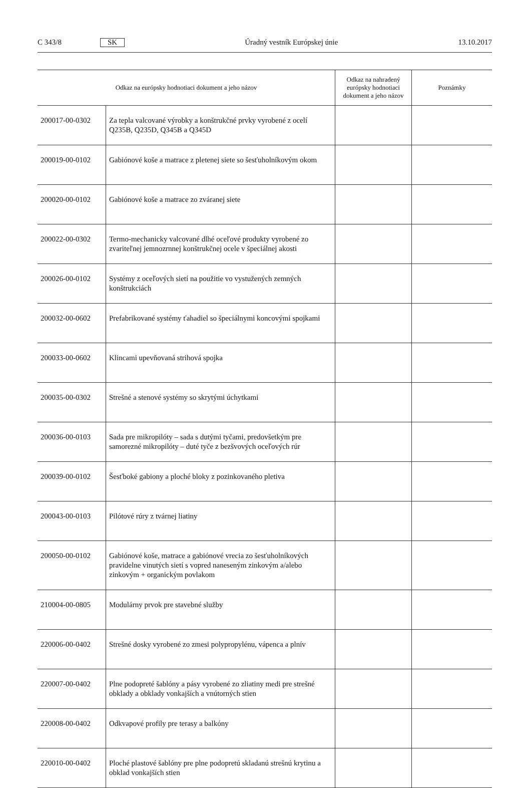C 343/8 SK Úradný vestník Európskej únie 13.10.2017
| Odkaz na európsky hodnotiaci dokument a jeho názov | | Odkaz na nahradený európsky hodnotiaci dokument a jeho názov | Poznámky |
| --- | --- | --- | --- |
| 200017-00-0302 | Za tepla valcované výrobky a konštrukčné prvky vyrobené z ocelí Q235B, Q235D, Q345B a Q345D | | |
| 200019-00-0102 | Gabiónové koše a matrace z pletenej siete so šesťuholníkovým okom | | |
| 200020-00-0102 | Gabiónové koše a matrace zo zváranej siete | | |
| 200022-00-0302 | Termo-mechanicky valcované dlhé oceľové produkty vyrobené zo zvariteľnej jemnozrnnej konštrukčnej ocele v špeciálnej akosti | | |
| 200026-00-0102 | Systémy z oceľových sietí na použitie vo vystužených zemných konštrukciách | | |
| 200032-00-0602 | Prefabrikované systémy ťahadiel so špeciálnymi koncovými spojkami | | |
| 200033-00-0602 | Klincami upevňovaná strihová spojka | | |
| 200035-00-0302 | Strešné a stenové systémy so skrytými úchytkami | | |
| 200036-00-0103 | Sada pre mikropilóty – sada s dutými tyčami, predovšetkým pre samorezné mikropilóty – duté tyče z bezšvových oceľových rúr | | |
| 200039-00-0102 | Šesťboké gabiony a ploché bloky z pozinkovaného pletiva | | |
| 200043-00-0103 | Pilótové rúry z tvárnej liatiny | | |
| 200050-00-0102 | Gabiónové koše, matrace a gabiónové vrecia zo šesťuholníkových pravidelne vinutých sietí s vopred naneseným zinkovým a/alebo zinkovým + organickým povlakom | | |
| 210004-00-0805 | Modulárny prvok pre stavebné služby | | |
| 220006-00-0402 | Strešné dosky vyrobené zo zmesi polypropylénu, vápenca a plnív | | |
| 220007-00-0402 | Plne podopreté šablóny a pásy vyrobené zo zliatiny medi pre strešné obklady a obklady vonkajších a vnútorných stien | | |
| 220008-00-0402 | Odkvapové profily pre terasy a balkóny | | |
| 220010-00-0402 | Ploché plastové šablóny pre plne podopretú skladanú strešnú krytinu a obklad vonkajších stien | | |